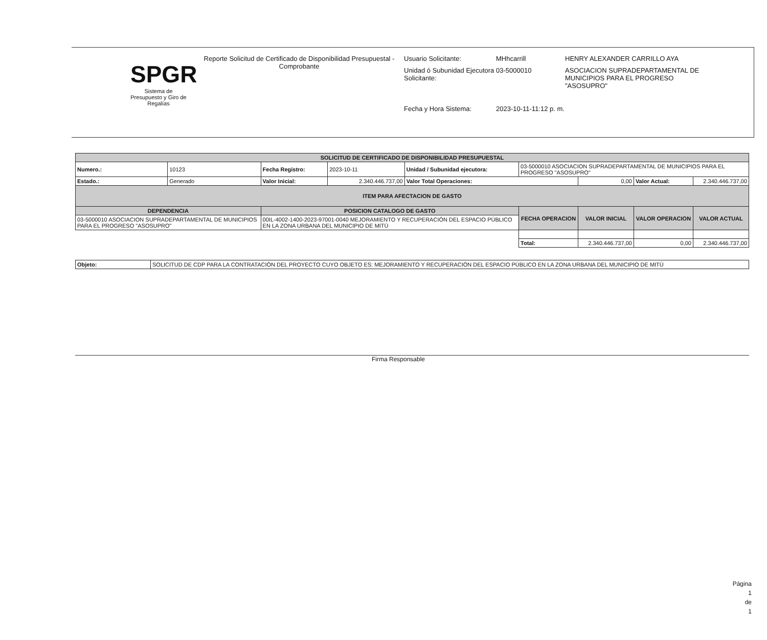SPGR
Sistema de Presupuesto y Giro de Regalías
Reporte Solicitud de Certificado de Disponibilidad Presupuestal - Comprobante
Usuario Solicitante: MHhcarrill HENRY ALEXANDER CARRILLO AYA
Unidad ó Subunidad Ejecutora Solicitante: 03-5000010 ASOCIACION SUPRADEPARTAMENTAL DE MUNICIPIOS PARA EL PROGRESO "ASOSUPRO"
Fecha y Hora Sistema: 2023-10-11-11:12 p. m.
| SOLICITUD DE CERTIFICADO DE DISPONIBILIDAD PRESUPUESTAL | | | | | | | | |
| --- | --- | --- | --- | --- | --- | --- | --- | --- |
| Numero.: | 10123 | Fecha Registro: | 2023-10-11 | Unidad / Subunidad ejecutora: | 03-5000010 ASOCIACION SUPRADEPARTAMENTAL DE MUNICIPIOS PARA EL PROGRESO "ASOSUPRO" | | | |
| Estado.: | Generado | Valor Inicial: | 2.340.446.737,00 | Valor Total Operaciones: | | 0,00 | Valor Actual: | 2.340.446.737,00 |
| ITEM PARA AFECTACION DE GASTO | | | | | | | | |
| DEPENDENCIA | | POSICION CATALOGO DE GASTO | | | FECHA OPERACION | VALOR INICIAL | VALOR OPERACION | VALOR ACTUAL |
| 03-5000010 ASOCIACION SUPRADEPARTAMENTAL DE MUNICIPIOS PARA EL PROGRESO "ASOSUPRO" | | 00IL-4002-1400-2023-97001-0040 MEJORAMIENTO Y RECUPERACIÓN DEL ESPACIO PÚBLICO EN LA ZONA URBANA DEL MUNICIPIO DE MITÚ | | | | | | |
| | | | | | Total: | 2.340.446.737,00 | 0,00 | 2.340.446.737,00 |
| Objeto: | SOLICITUD DE CDP PARA LA CONTRATACIÓN DEL PROYECTO CUYO OBJETO ES: MEJORAMIENTO Y RECUPERACIÓN DEL ESPACIO PÚBLICO EN LA ZONA URBANA DEL MUNICIPIO DE MITÚ |
Firma Responsable
Página
1
de
1